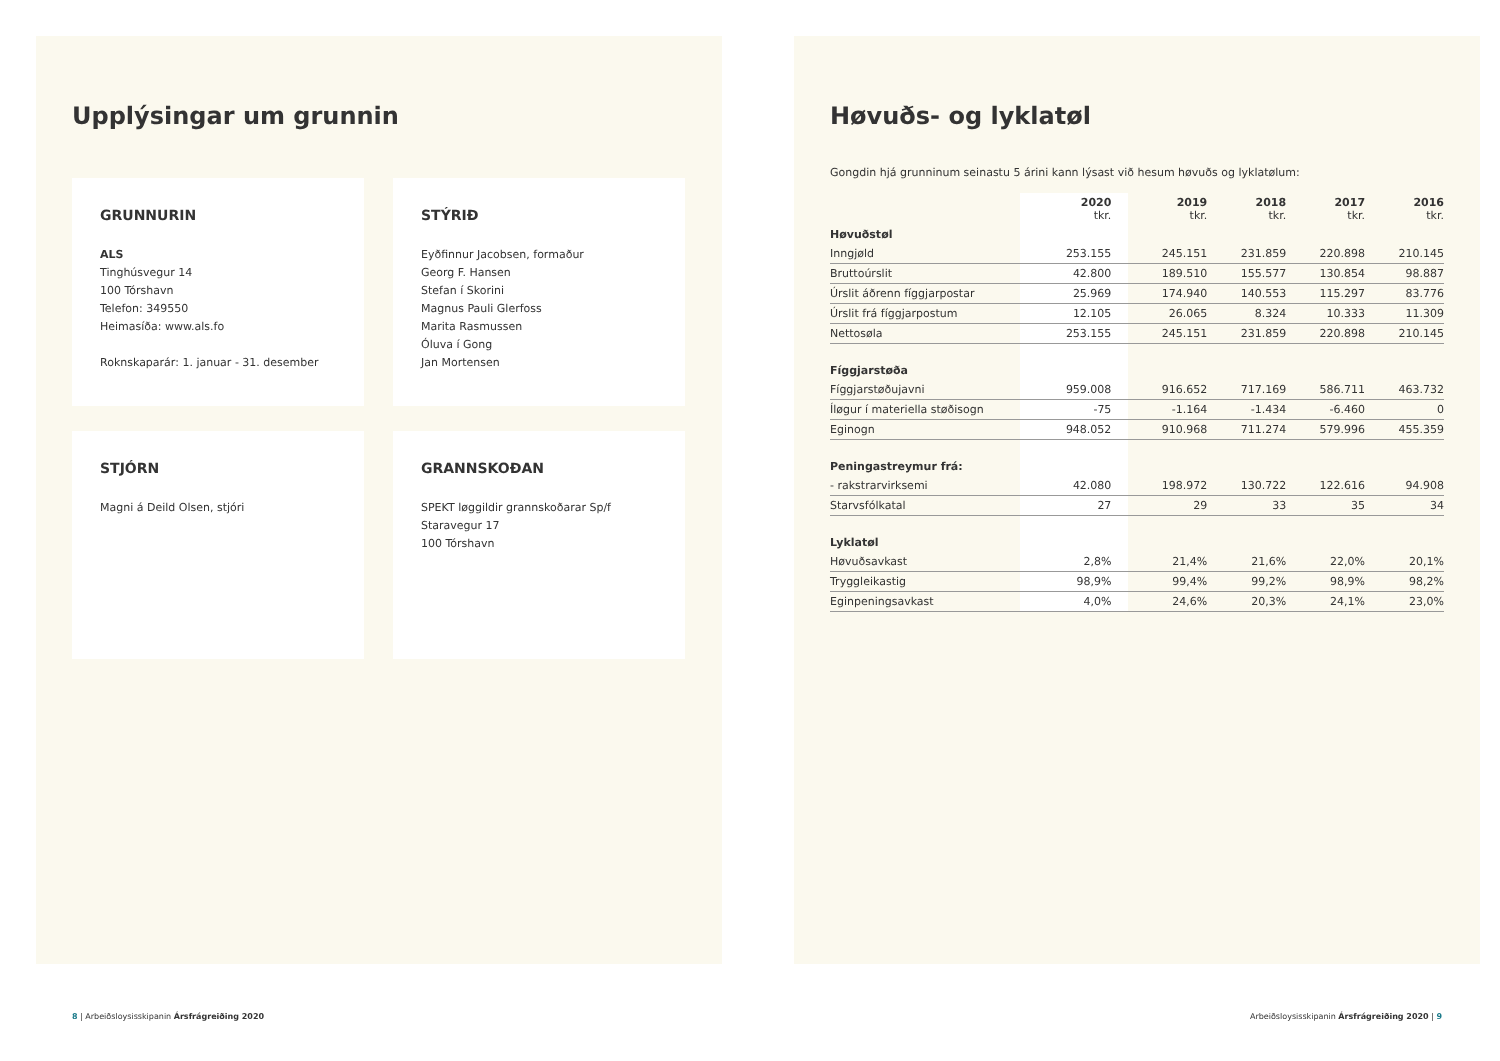Upplýsingar um grunnin
GRUNNURIN
ALS
Tinghúsvegur 14
100 Tórshavn
Telefon: 349550
Heimasíða: www.als.fo
Roknskaparár: 1. januar - 31. desember
STÝRIÐ
Eyðfinnur Jacobsen, formaður
Georg F. Hansen
Stefan í Skorini
Magnus Pauli Glerfoss
Marita Rasmussen
Óluva í Gong
Jan Mortensen
STJÓRN
Magni á Deild Olsen, stjóri
GRANNSKOÐAN
SPEKT løggildir grannskoðarar Sp/f
Staravegur 17
100 Tórshavn
Høvuðs- og lyklatøl
Gongdin hjá grunninum seinastu 5 árini kann lýsast við hesum høvuðs og lyklatølum:
| | 2020 tkr. | 2019 tkr. | 2018 tkr. | 2017 tkr. | 2016 tkr. |
| --- | --- | --- | --- | --- | --- |
| Høvuðstøl | | | | | |
| Inngjøld | 253.155 | 245.151 | 231.859 | 220.898 | 210.145 |
| Bruttoúrslit | 42.800 | 189.510 | 155.577 | 130.854 | 98.887 |
| Úrslit áðrenn fíggjarpostar | 25.969 | 174.940 | 140.553 | 115.297 | 83.776 |
| Úrslit frá fíggjarpostum | 12.105 | 26.065 | 8.324 | 10.333 | 11.309 |
| Nettosøla | 253.155 | 245.151 | 231.859 | 220.898 | 210.145 |
| Fíggjarstøða | | | | | |
| Fíggjarstøðujavni | 959.008 | 916.652 | 717.169 | 586.711 | 463.732 |
| Íløgur í materiella støðisogn | -75 | -1.164 | -1.434 | -6.460 | 0 |
| Eginogn | 948.052 | 910.968 | 711.274 | 579.996 | 455.359 |
| Peningastreymur frá: | | | | | |
| - rakstrarvirksemi | 42.080 | 198.972 | 130.722 | 122.616 | 94.908 |
| Starvsfólkatal | 27 | 29 | 33 | 35 | 34 |
| Lyklatøl | | | | | |
| Høvuðsavkast | 2,8% | 21,4% | 21,6% | 22,0% | 20,1% |
| Tryggleikastig | 98,9% | 99,4% | 99,2% | 98,9% | 98,2% |
| Eginpeningsavkast | 4,0% | 24,6% | 20,3% | 24,1% | 23,0% |
8 | Arbeiðsloysisskipanin Ársfrágreiðing 2020
Arbeiðsloysisskipanin Ársfrágreiðing 2020 | 9